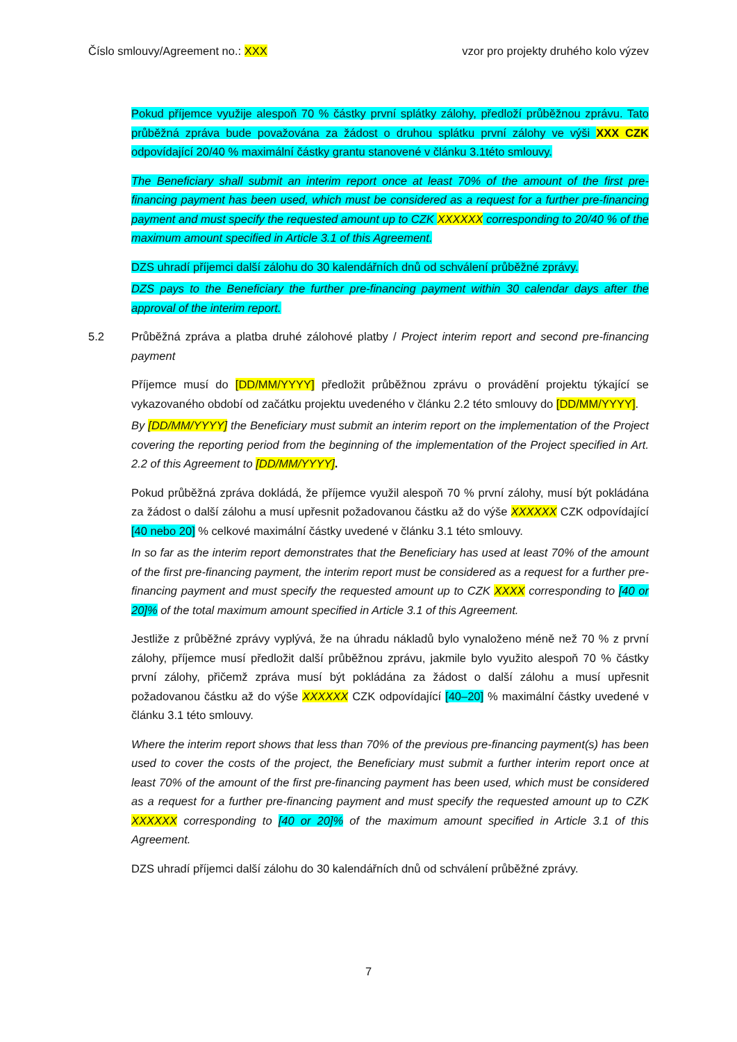Číslo smlouvy/Agreement no.: XXX vzor pro projekty druhého kolo výzev
Pokud příjemce využije alespoň 70 % částky první splátky zálohy, předloží průběžnou zprávu. Tato průběžná zpráva bude považována za žádost o druhou splátku první zálohy ve výši XXX CZK odpovídající 20/40 % maximální částky grantu stanovené v článku 3.1této smlouvy.
The Beneficiary shall submit an interim report once at least 70% of the amount of the first pre-financing payment has been used, which must be considered as a request for a further pre-financing payment and must specify the requested amount up to CZK XXXXXX corresponding to 20/40 % of the maximum amount specified in Article 3.1 of this Agreement.
DZS uhradí příjemci další zálohu do 30 kalendářních dnů od schválení průběžné zprávy.
DZS pays to the Beneficiary the further pre-financing payment within 30 calendar days after the approval of the interim report.
5.2 Průběžná zpráva a platba druhé zálohové platby / Project interim report and second pre-financing payment
Příjemce musí do [DD/MM/YYYY] předložit průběžnou zprávu o provádění projektu týkající se vykazovaného období od začátku projektu uvedeného v článku 2.2 této smlouvy do [DD/MM/YYYY].
By [DD/MM/YYYY] the Beneficiary must submit an interim report on the implementation of the Project covering the reporting period from the beginning of the implementation of the Project specified in Art. 2.2 of this Agreement to [DD/MM/YYYY].
Pokud průběžná zpráva dokládá, že příjemce využil alespoň 70 % první zálohy, musí být pokládána za žádost o další zálohu a musí upřesnit požadovanou částku až do výše XXXXXX CZK odpovídající [40 nebo 20] % celkové maximální částky uvedené v článku 3.1 této smlouvy.
In so far as the interim report demonstrates that the Beneficiary has used at least 70% of the amount of the first pre-financing payment, the interim report must be considered as a request for a further pre-financing payment and must specify the requested amount up to CZK XXXX corresponding to [40 or 20]% of the total maximum amount specified in Article 3.1 of this Agreement.
Jestliže z průběžné zprávy vyplývá, že na úhradu nákladů bylo vynaloženo méně než 70 % z první zálohy, příjemce musí předložit další průběžnou zprávu, jakmile bylo využito alespoň 70 % částky první zálohy, přičemž zpráva musí být pokládána za žádost o další zálohu a musí upřesnit požadovanou částku až do výše XXXXXX CZK odpovídající [40–20] % maximální částky uvedené v článku 3.1 této smlouvy.
Where the interim report shows that less than 70% of the previous pre-financing payment(s) has been used to cover the costs of the project, the Beneficiary must submit a further interim report once at least 70% of the amount of the first pre-financing payment has been used, which must be considered as a request for a further pre-financing payment and must specify the requested amount up to CZK XXXXXX corresponding to [40 or 20]% of the maximum amount specified in Article 3.1 of this Agreement.
DZS uhradí příjemci další zálohu do 30 kalendářních dnů od schválení průběžné zprávy.
7